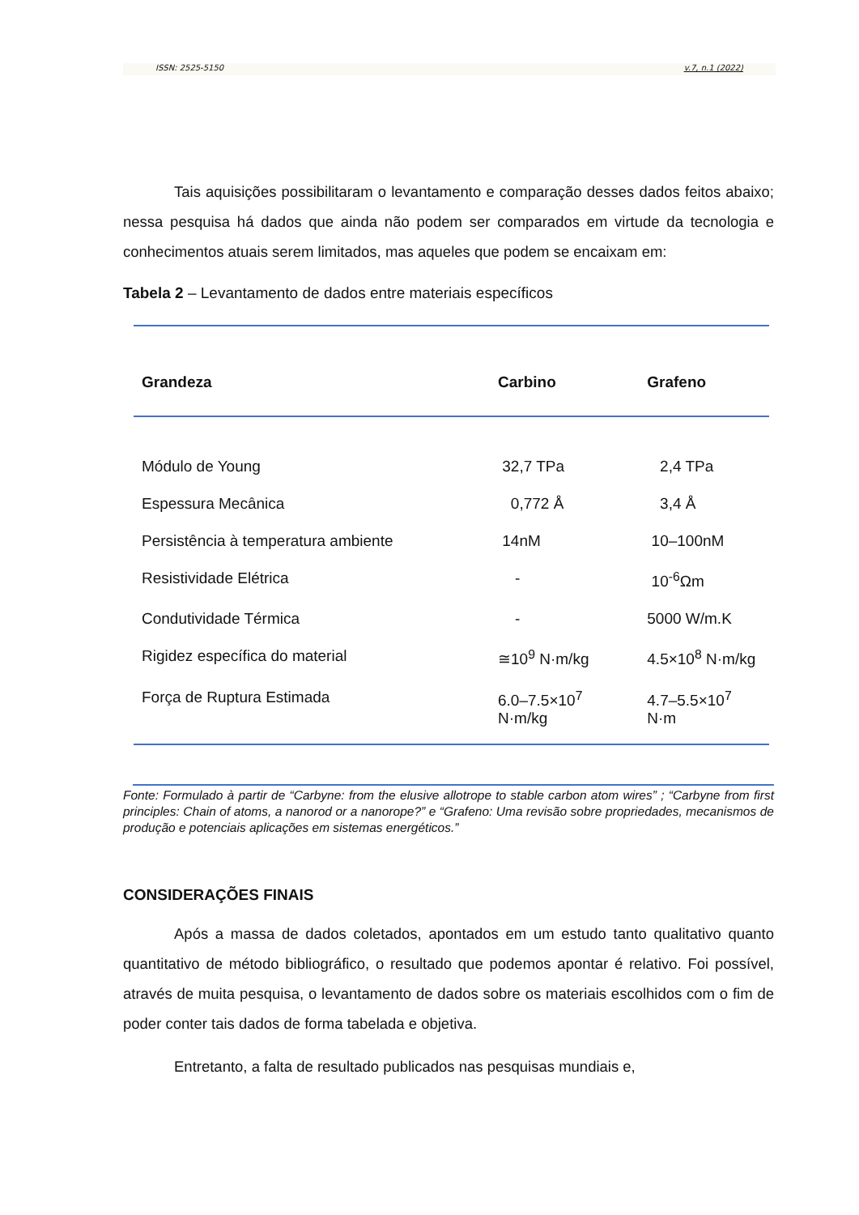ISSN: 2525-5150 v.7, n.1 (2022)
Tais aquisições possibilitaram o levantamento e comparação desses dados feitos abaixo; nessa pesquisa há dados que ainda não podem ser comparados em virtude da tecnologia e conhecimentos atuais serem limitados, mas aqueles que podem se encaixam em:
Tabela 2 – Levantamento de dados entre materiais específicos
| Grandeza | Carbino | Grafeno |
| --- | --- | --- |
| Módulo de Young | 32,7 TPa | 2,4 TPa |
| Espessura Mecânica | 0,772 Å | 3,4 Å |
| Persistência à temperatura ambiente | 14nM | 10–100nM |
| Resistividade Elétrica | - | 10<sup>-6</sup>Ωm |
| Condutividade Térmica | - | 5000 W/m.K |
| Rigidez específica do material | ≅10<sup>9</sup> N·m/kg | 4.5×10<sup>8</sup> N·m/kg |
| Força de Ruptura Estimada | 6.0–7.5×10<sup>7</sup> N·m/kg | 4.7–5.5×10<sup>7</sup> N·m |
Fonte: Formulado à partir de “Carbyne: from the elusive allotrope to stable carbon atom wires” ; “Carbyne from first principles: Chain of atoms, a nanorod or a nanorope?” e “Grafeno: Uma revisão sobre propriedades, mecanismos de produção e potenciais aplicações em sistemas energéticos.”
CONSIDERAÇÕES FINAIS
Após a massa de dados coletados, apontados em um estudo tanto qualitativo quanto quantitativo de método bibliográfico, o resultado que podemos apontar é relativo. Foi possível, através de muita pesquisa, o levantamento de dados sobre os materiais escolhidos com o fim de poder conter tais dados de forma tabelada e objetiva.
Entretanto, a falta de resultado publicados nas pesquisas mundiais e,